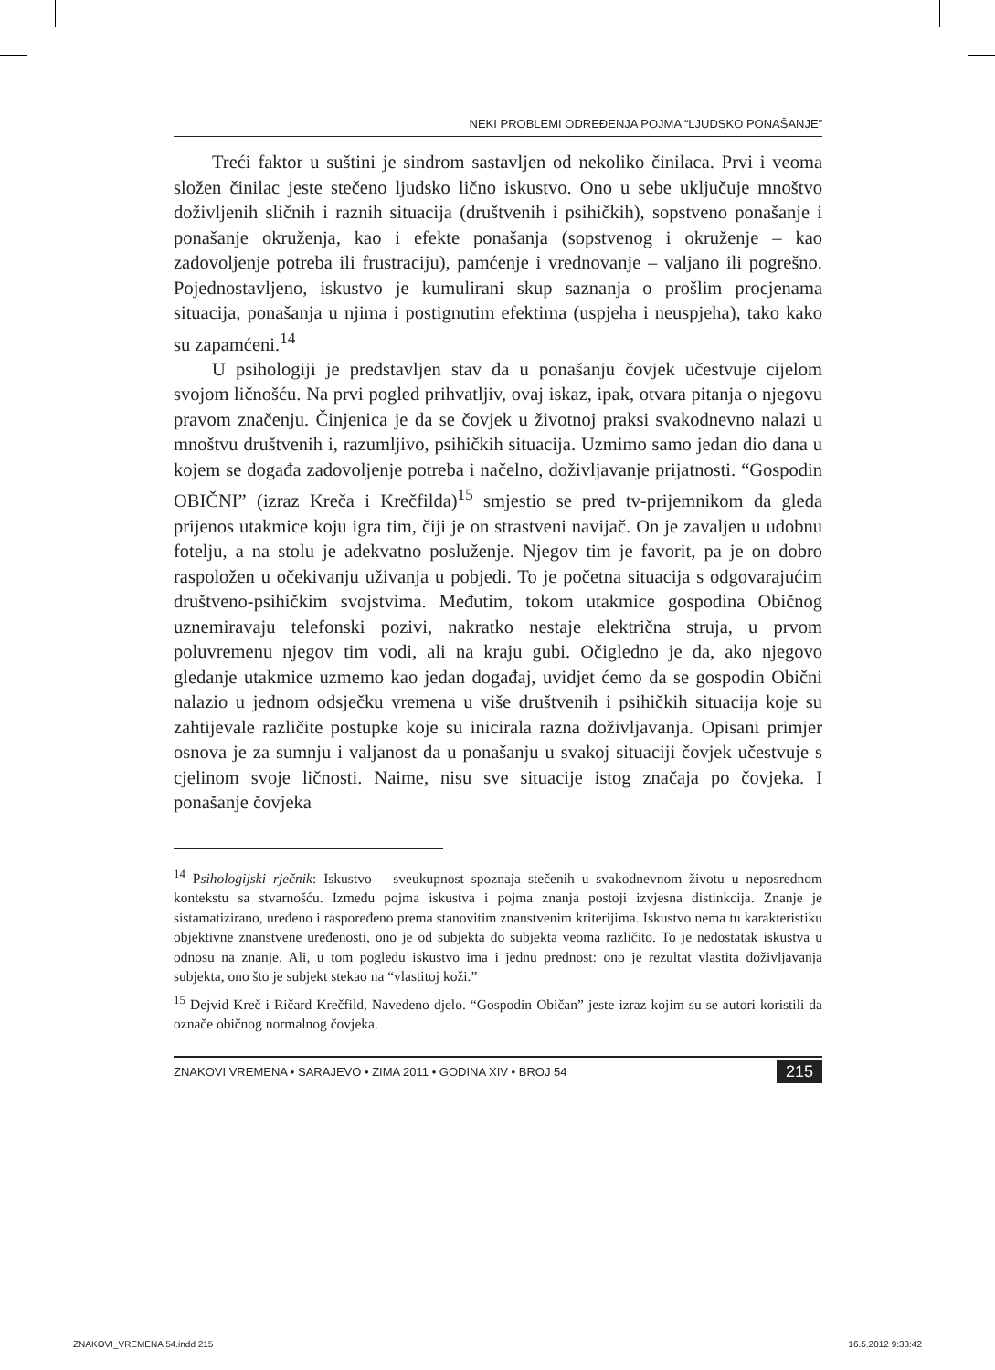NEKI PROBLEMI ODREĐENJA POJMA “LJUDSKO PONAŠANJE”
Treći faktor u suštini je sindrom sastavljen od nekoliko činilaca. Prvi i veoma složen činilac jeste stečeno ljudsko lično iskustvo. Ono u sebe uključuje mnoštvo doživljenih sličnih i raznih situacija (društvenih i psihičkih), sopstveno ponašanje i ponašanje okruženja, kao i efekte ponašanja (sopstvenog i okruženje – kao zadovoljenje potreba ili frustraciju), pamćenje i vrednovanje – valjano ili pogrešno. Pojednostavljeno, iskustvo je kumulirani skup saznanja o prošlim procjenama situacija, ponašanja u njima i postignutim efektima (uspjeha i neuspjeha), tako kako su zapamćeni.<sup>14</sup>
U psihologiji je predstavljen stav da u ponašanju čovjek učestvuje cijelom svojom ličnošću. Na prvi pogled prihvatljiv, ovaj iskaz, ipak, otvara pitanja o njegovu pravom značenju. Činjenica je da se čovjek u životnoj praksi svakodnevno nalazi u mnoštvu društvenih i, razumljivo, psihičkih situacija. Uzmimo samo jedan dio dana u kojem se događa zadovoljenje potreba i načelno, doživljavanje prijatnosti. “Gospodin OBIČNI” (izraz Kreča i Krečfilda)<sup>15</sup> smjestio se pred tv-prijemnikom da gleda prijenos utakmice koju igra tim, čiji je on strastveni navijač. On je zavaljen u udobnu fotelju, a na stolu je adekvatno posluženje. Njegov tim je favorit, pa je on dobro raspoložen u očekivanju uživanja u pobjedi. To je početna situacija s odgovarajućim društveno-psihičkim svojstvima. Međutim, tokom utakmice gospodina Običnog uznemiravaju telefonski pozivi, nakratko nestaje električna struja, u prvom poluvremenu njegov tim vodi, ali na kraju gubi. Očigledno je da, ako njegovo gledanje utakmice uzmemo kao jedan događaj, uvidjet ćemo da se gospodin Obični nalazio u jednom odsječku vremena u više društvenih i psihičkih situacija koje su zahtijevale različite postupke koje su inicirala razna doživljavanja. Opisani primjer osnova je za sumnju i valjanost da u ponašanju u svakoj situaciji čovjek učestvuje s cjelinom svoje ličnosti. Naime, nisu sve situacije istog značaja po čovjeka. I ponašanje čovjeka
<sup>14</sup> Psihologijski rječnik: Iskustvo – sveukupnost spoznaja stečenih u svakodnevnom životu u neposrednom kontekstu sa stvarnošću. Između pojma iskustva i pojma znanja postoji izvjesna distinkcija. Znanje je sistamatizirano, uređeno i raspoređeno prema stanovitim znanstvenim kriterijima. Iskustvo nema tu karakteristiku objektivne znanstvene uređenosti, ono je od subjekta do subjekta veoma različito. To je nedostatak iskustva u odnosu na znanje. Ali, u tom pogledu iskustvo ima i jednu prednost: ono je rezultat vlastita doživljavanja subjekta, ono što je subjekt stekao na “vlastitoj koži.”
<sup>15</sup> Dejvid Kreč i Ričard Krečfild, Navedeno djelo. “Gospodin Običan” jeste izraz kojim su se autori koristili da označe običnog normalnog čovjeka.
ZNAKOVI VREMENA • SARAJEVO • ZIMA 2011 • GODINA XIV • BROJ 54 215
ZNAKOVI_VREMENA 54.indd 215 16.5.2012 9:33:42